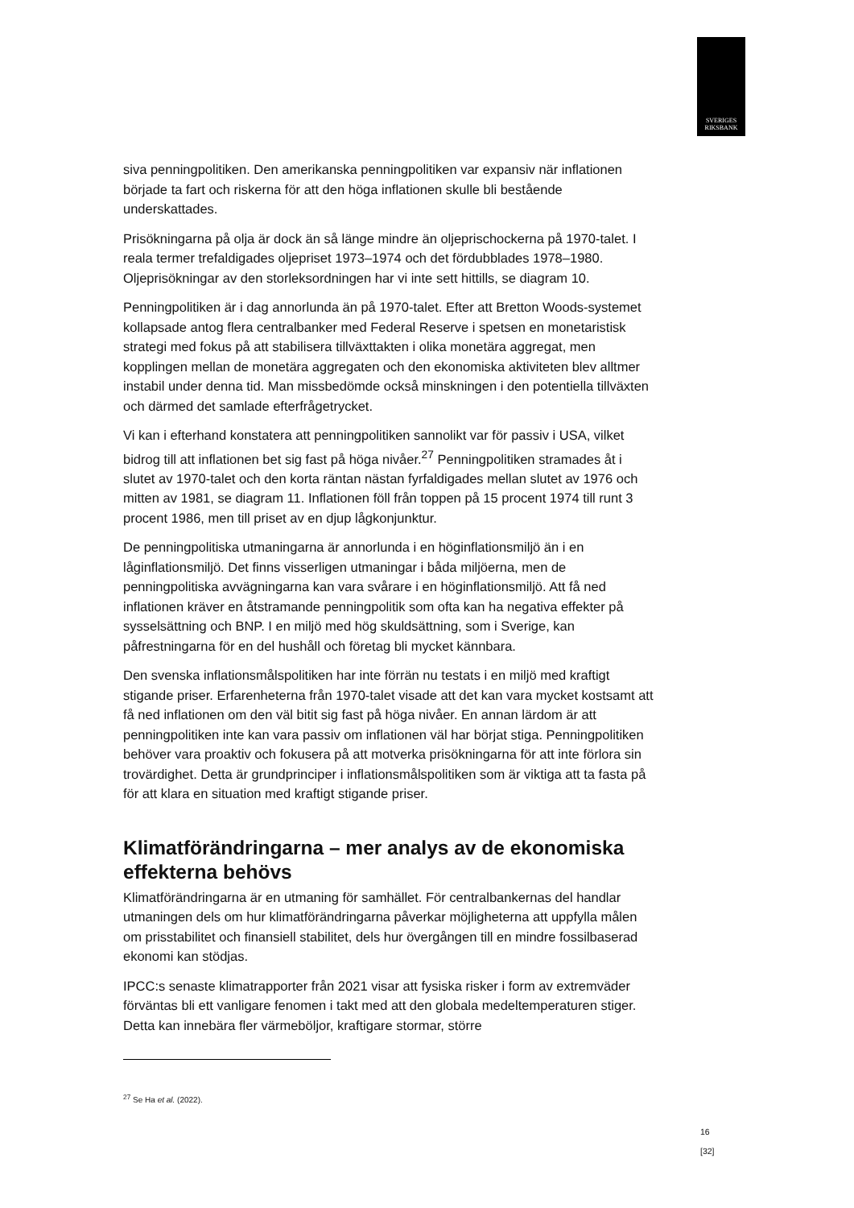SVERIGES
RIKSBANK
siva penningpolitiken. Den amerikanska penningpolitiken var expansiv när inflationen började ta fart och riskerna för att den höga inflationen skulle bli bestående underskattades.
Prisökningarna på olja är dock än så länge mindre än oljeprischockerna på 1970-talet. I reala termer trefaldigades oljepriset 1973–1974 och det fördubblades 1978–1980. Oljeprisökningar av den storleksordningen har vi inte sett hittills, se diagram 10.
Penningpolitiken är i dag annorlunda än på 1970-talet. Efter att Bretton Woods-systemet kollapsade antog flera centralbanker med Federal Reserve i spetsen en monetaristisk strategi med fokus på att stabilisera tillväxttakten i olika monetära aggregat, men kopplingen mellan de monetära aggregaten och den ekonomiska aktiviteten blev alltmer instabil under denna tid. Man missbedömde också minskningen i den potentiella tillväxten och därmed det samlade efterfrågetrycket.
Vi kan i efterhand konstatera att penningpolitiken sannolikt var för passiv i USA, vilket bidrog till att inflationen bet sig fast på höga nivåer.<sup>27</sup> Penningpolitiken stramades åt i slutet av 1970-talet och den korta räntan nästan fyrfaldigades mellan slutet av 1976 och mitten av 1981, se diagram 11. Inflationen föll från toppen på 15 procent 1974 till runt 3 procent 1986, men till priset av en djup lågkonjunktur.
De penningpolitiska utmaningarna är annorlunda i en höginflationsmiljö än i en låginflationsmiljö. Det finns visserligen utmaningar i båda miljöerna, men de penningpolitiska avvägningarna kan vara svårare i en höginflationsmiljö. Att få ned inflationen kräver en åtstramande penningpolitik som ofta kan ha negativa effekter på sysselsättning och BNP. I en miljö med hög skuldsättning, som i Sverige, kan påfrestningarna för en del hushåll och företag bli mycket kännbara.
Den svenska inflationsmålspolitiken har inte förrän nu testats i en miljö med kraftigt stigande priser. Erfarenheterna från 1970-talet visade att det kan vara mycket kostsamt att få ned inflationen om den väl bitit sig fast på höga nivåer. En annan lärdom är att penningpolitiken inte kan vara passiv om inflationen väl har börjat stiga. Penningpolitiken behöver vara proaktiv och fokusera på att motverka prisökningarna för att inte förlora sin trovärdighet. Detta är grundprinciper i inflationsmålspolitiken som är viktiga att ta fasta på för att klara en situation med kraftigt stigande priser.
Klimatförändringarna – mer analys av de ekonomiska effekterna behövs
Klimatförändringarna är en utmaning för samhället. För centralbankernas del handlar utmaningen dels om hur klimatförändringarna påverkar möjligheterna att uppfylla målen om prisstabilitet och finansiell stabilitet, dels hur övergången till en mindre fossilbaserad ekonomi kan stödjas.
IPCC:s senaste klimatrapporter från 2021 visar att fysiska risker i form av extremväder förväntas bli ett vanligare fenomen i takt med att den globala medeltemperaturen stiger. Detta kan innebära fler värmeböljor, kraftigare stormar, större
<sup>27</sup> Se Ha et al. (2022).
16 [32]